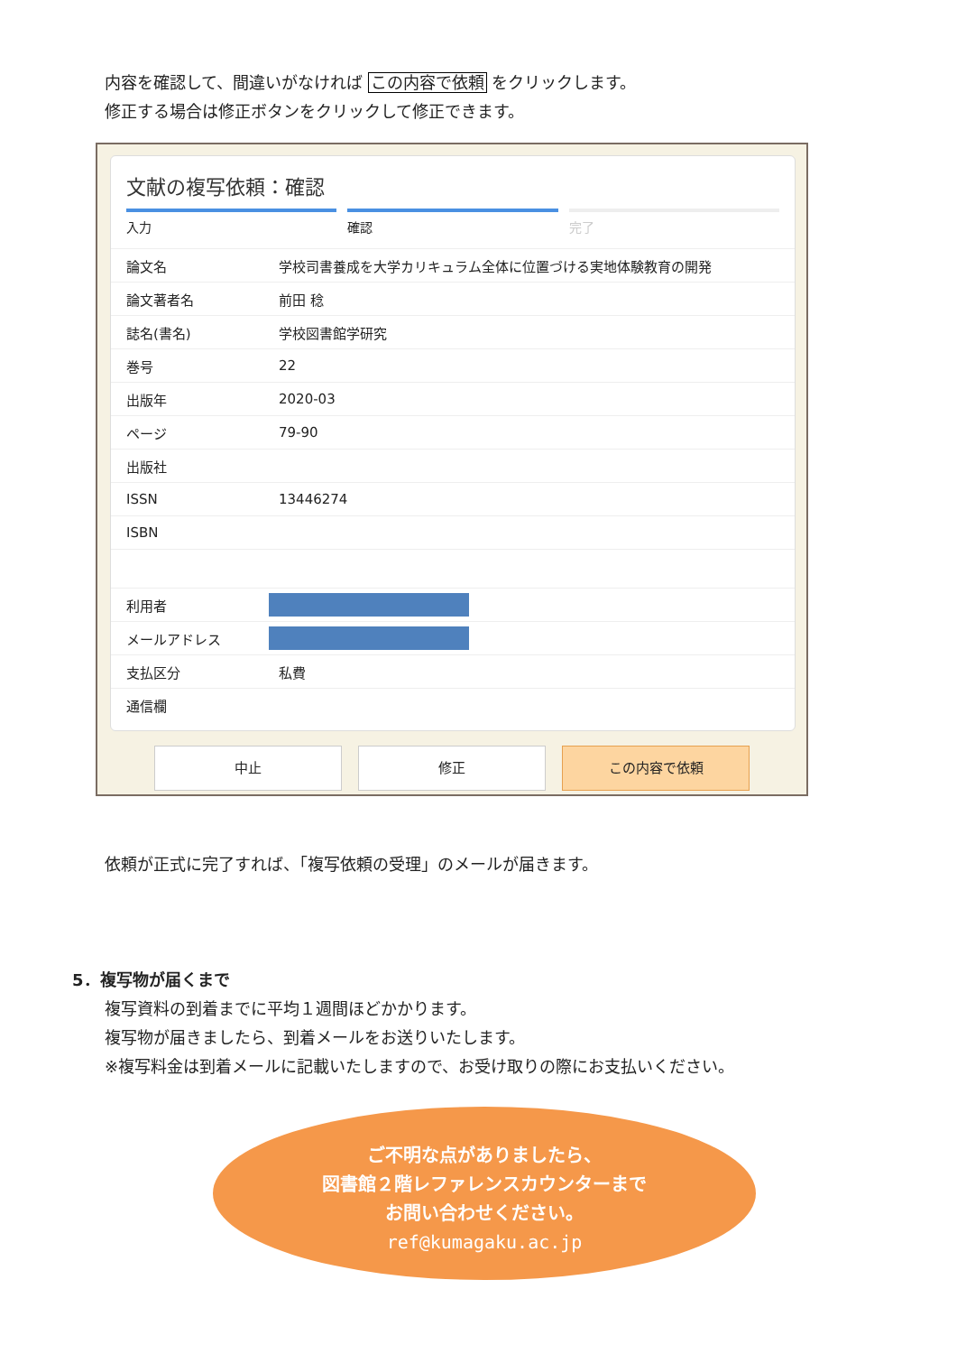内容を確認して、間違いがなければ この内容で依頼 をクリックします。
修正する場合は修正ボタンをクリックして修正できます。
文献の複写依頼：確認
入力 確認 完了
| 論文名 | 学校司書養成を大学カリキュラム全体に位置づける実地体験教育の開発 |
| 論文著者名 | 前田 稔 |
| 誌名(書名) | 学校図書館学研究 |
| 巻号 | 22 |
| 出版年 | 2020-03 |
| ページ | 79-90 |
| 出版社 | |
| ISSN | 13446274 |
| ISBN | |
| 利用者 | |
| メールアドレス | |
| 支払区分 | 私費 |
| 通信欄 | |
中止 修正 この内容で依頼
依頼が正式に完了すれば、「複写依頼の受理」のメールが届きます。
5．複写物が届くまで
複写資料の到着までに平均１週間ほどかかります。
複写物が届きましたら、到着メールをお送りいたします。
※複写料金は到着メールに記載いたしますので、お受け取りの際にお支払いください。
ご不明な点がありましたら、
図書館２階レファレンスカウンターまで
お問い合わせください。
ref@kumagaku.ac.jp